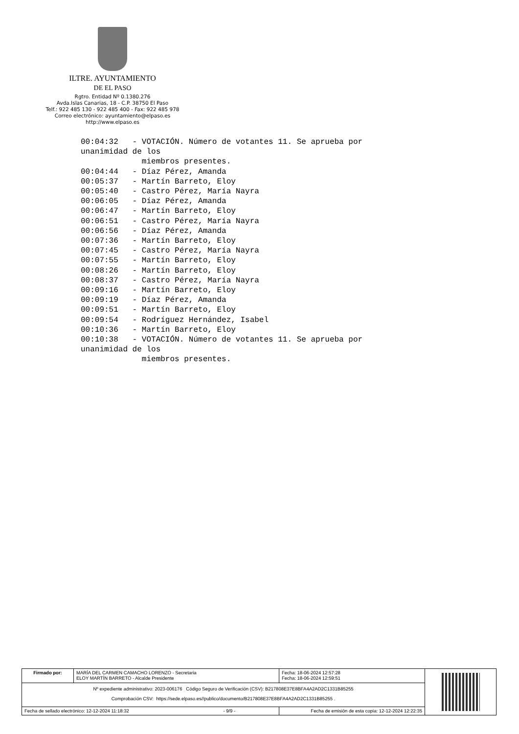ILTRE. AYUNTAMIENTO
DE EL PASO
Rgtro. Entidad Nº 0.1380.276
Avda.Islas Canarias, 18 - C.P. 38750 El Paso
Telf.: 922 485 130 - 922 485 400 - Fax: 922 485 978
Correo electrónico: ayuntamiento@elpaso.es
http://www.elpaso.es
00:04:32   - VOTACIÓN. Número de votantes 11. Se aprueba por
unanimidad de los
             miembros presentes.
00:04:44   - Díaz Pérez, Amanda
00:05:37   - Martín Barreto, Eloy
00:05:40   - Castro Pérez, María Nayra
00:06:05   - Díaz Pérez, Amanda
00:06:47   - Martín Barreto, Eloy
00:06:51   - Castro Pérez, María Nayra
00:06:56   - Díaz Pérez, Amanda
00:07:36   - Martín Barreto, Eloy
00:07:45   - Castro Pérez, María Nayra
00:07:55   - Martín Barreto, Eloy
00:08:26   - Martín Barreto, Eloy
00:08:37   - Castro Pérez, María Nayra
00:09:16   - Martín Barreto, Eloy
00:09:19   - Díaz Pérez, Amanda
00:09:51   - Martín Barreto, Eloy
00:09:54   - Rodríguez Hernández, Isabel
00:10:36   - Martín Barreto, Eloy
00:10:38   - VOTACIÓN. Número de votantes 11. Se aprueba por
unanimidad de los
             miembros presentes.
| Firmado por: | MARÍA DEL CARMEN CAMACHO LORENZO - Secretaria ELOY MARTÍN BARRETO - Alcalde Presidente | | Fecha: 18-06-2024 12:57:28 Fecha: 18-06-2024 12:59:51 | |
| Nº expediente administrativo: 2023-006176 Código Seguro de Verificación (CSV): B217808E37E8BFA4A2AD2C1331B85255 Comprobación CSV: https://sede.elpaso.es//publico/documento/B217808E37E8BFA4A2AD2C1331B85255 . | | | | |
| Fecha de sellado electrónico: 12-12-2024 11:18:32 - 9/9 - | | Fecha de emisión de esta copia: 12-12-2024 12:22:35 | | |